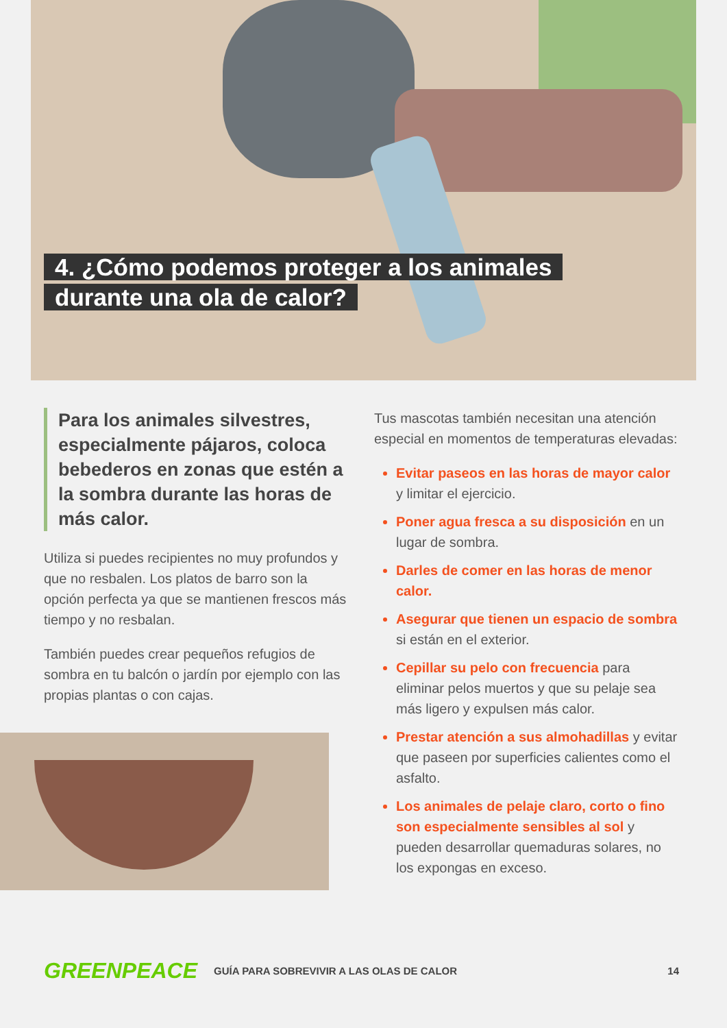4. ¿Cómo podemos proteger a los animales
durante una ola de calor?
Para los animales silvestres, especialmente pájaros, coloca bebederos en zonas que estén a la sombra durante las horas de más calor.
Utiliza si puedes recipientes no muy profundos y que no resbalen. Los platos de barro son la opción perfecta ya que se mantienen frescos más tiempo y no resbalan.
También puedes crear pequeños refugios de sombra en tu balcón o jardín por ejemplo con las propias plantas o con cajas.
Tus mascotas también necesitan una atención especial en momentos de temperaturas elevadas:
Evitar paseos en las horas de mayor calor y limitar el ejercicio.
Poner agua fresca a su disposición en un lugar de sombra.
Darles de comer en las horas de menor calor.
Asegurar que tienen un espacio de sombra si están en el exterior.
Cepillar su pelo con frecuencia para eliminar pelos muertos y que su pelaje sea más ligero y expulsen más calor.
Prestar atención a sus almohadillas y evitar que paseen por superficies calientes como el asfalto.
Los animales de pelaje claro, corto o fino son especialmente sensibles al sol y pueden desarrollar quemaduras solares, no los expongas en exceso.
GREENPEACE GUÍA PARA SOBREVIVIR A LAS OLAS DE CALOR 14